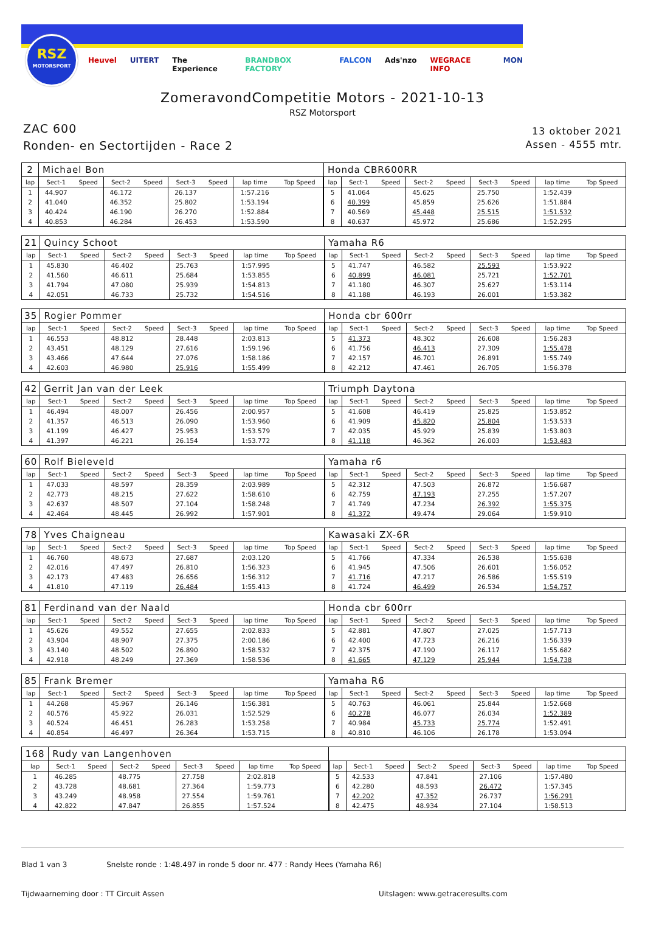RSZ
MOTORSPORT
Heuvel UITERT The Experience BRANDBOX FACTORY FALCON Ads'nzo WEGRACE INFO MON
ZomeravondCompetitie Motors - 2021-10-13
RSZ Motorsport
ZAC 600
Ronden- en Sectortijden - Race 2
13 oktober 2021
Assen - 4555 mtr.
| 2 | Michael Bon | | | | | | | | Honda CBR600RR | | | | | | | | |
| lap | Sect-1 | Speed | Sect-2 | Speed | Sect-3 | Speed | lap time | Top Speed | lap | Sect-1 | Speed | Sect-2 | Speed | Sect-3 | Speed | lap time | Top Speed |
| 1 | 44.907 | | 46.172 | | 26.137 | | 1:57.216 | | 5 | 41.064 | | 45.625 | | 25.750 | | 1:52.439 | |
| 2 | 41.040 | | 46.352 | | 25.802 | | 1:53.194 | | 6 | 40.399 | | 45.859 | | 25.626 | | 1:51.884 | |
| 3 | 40.424 | | 46.190 | | 26.270 | | 1:52.884 | | 7 | 40.569 | | 45.448 | | 25.515 | | 1:51.532 | |
| 4 | 40.853 | | 46.284 | | 26.453 | | 1:53.590 | | 8 | 40.637 | | 45.972 | | 25.686 | | 1:52.295 | |
| 21 | Quincy Schoot | | | | | | | | Yamaha R6 | | | | | | | | |
| lap | Sect-1 | Speed | Sect-2 | Speed | Sect-3 | Speed | lap time | Top Speed | lap | Sect-1 | Speed | Sect-2 | Speed | Sect-3 | Speed | lap time | Top Speed |
| 1 | 45.830 | | 46.402 | | 25.763 | | 1:57.995 | | 5 | 41.747 | | 46.582 | | 25.593 | | 1:53.922 | |
| 2 | 41.560 | | 46.611 | | 25.684 | | 1:53.855 | | 6 | 40.899 | | 46.081 | | 25.721 | | 1:52.701 | |
| 3 | 41.794 | | 47.080 | | 25.939 | | 1:54.813 | | 7 | 41.180 | | 46.307 | | 25.627 | | 1:53.114 | |
| 4 | 42.051 | | 46.733 | | 25.732 | | 1:54.516 | | 8 | 41.188 | | 46.193 | | 26.001 | | 1:53.382 | |
| 35 | Rogier Pommer | | | | | | | | Honda cbr 600rr | | | | | | | | |
| lap | Sect-1 | Speed | Sect-2 | Speed | Sect-3 | Speed | lap time | Top Speed | lap | Sect-1 | Speed | Sect-2 | Speed | Sect-3 | Speed | lap time | Top Speed |
| 1 | 46.553 | | 48.812 | | 28.448 | | 2:03.813 | | 5 | 41.373 | | 48.302 | | 26.608 | | 1:56.283 | |
| 2 | 43.451 | | 48.129 | | 27.616 | | 1:59.196 | | 6 | 41.756 | | 46.413 | | 27.309 | | 1:55.478 | |
| 3 | 43.466 | | 47.644 | | 27.076 | | 1:58.186 | | 7 | 42.157 | | 46.701 | | 26.891 | | 1:55.749 | |
| 4 | 42.603 | | 46.980 | | 25.916 | | 1:55.499 | | 8 | 42.212 | | 47.461 | | 26.705 | | 1:56.378 | |
| 42 | Gerrit Jan van der Leek | | | | | | | | Triumph Daytona | | | | | | | | |
| lap | Sect-1 | Speed | Sect-2 | Speed | Sect-3 | Speed | lap time | Top Speed | lap | Sect-1 | Speed | Sect-2 | Speed | Sect-3 | Speed | lap time | Top Speed |
| 1 | 46.494 | | 48.007 | | 26.456 | | 2:00.957 | | 5 | 41.608 | | 46.419 | | 25.825 | | 1:53.852 | |
| 2 | 41.357 | | 46.513 | | 26.090 | | 1:53.960 | | 6 | 41.909 | | 45.820 | | 25.804 | | 1:53.533 | |
| 3 | 41.199 | | 46.427 | | 25.953 | | 1:53.579 | | 7 | 42.035 | | 45.929 | | 25.839 | | 1:53.803 | |
| 4 | 41.397 | | 46.221 | | 26.154 | | 1:53.772 | | 8 | 41.118 | | 46.362 | | 26.003 | | 1:53.483 | |
| 60 | Rolf Bieleveld | | | | | | | | Yamaha r6 | | | | | | | | |
| lap | Sect-1 | Speed | Sect-2 | Speed | Sect-3 | Speed | lap time | Top Speed | lap | Sect-1 | Speed | Sect-2 | Speed | Sect-3 | Speed | lap time | Top Speed |
| 1 | 47.033 | | 48.597 | | 28.359 | | 2:03.989 | | 5 | 42.312 | | 47.503 | | 26.872 | | 1:56.687 | |
| 2 | 42.773 | | 48.215 | | 27.622 | | 1:58.610 | | 6 | 42.759 | | 47.193 | | 27.255 | | 1:57.207 | |
| 3 | 42.637 | | 48.507 | | 27.104 | | 1:58.248 | | 7 | 41.749 | | 47.234 | | 26.392 | | 1:55.375 | |
| 4 | 42.464 | | 48.445 | | 26.992 | | 1:57.901 | | 8 | 41.372 | | 49.474 | | 29.064 | | 1:59.910 | |
| 78 | Yves Chaigneau | | | | | | | | Kawasaki ZX-6R | | | | | | | | |
| lap | Sect-1 | Speed | Sect-2 | Speed | Sect-3 | Speed | lap time | Top Speed | lap | Sect-1 | Speed | Sect-2 | Speed | Sect-3 | Speed | lap time | Top Speed |
| 1 | 46.760 | | 48.673 | | 27.687 | | 2:03.120 | | 5 | 41.766 | | 47.334 | | 26.538 | | 1:55.638 | |
| 2 | 42.016 | | 47.497 | | 26.810 | | 1:56.323 | | 6 | 41.945 | | 47.506 | | 26.601 | | 1:56.052 | |
| 3 | 42.173 | | 47.483 | | 26.656 | | 1:56.312 | | 7 | 41.716 | | 47.217 | | 26.586 | | 1:55.519 | |
| 4 | 41.810 | | 47.119 | | 26.484 | | 1:55.413 | | 8 | 41.724 | | 46.499 | | 26.534 | | 1:54.757 | |
| 81 | Ferdinand van der Naald | | | | | | | | Honda cbr 600rr | | | | | | | | |
| lap | Sect-1 | Speed | Sect-2 | Speed | Sect-3 | Speed | lap time | Top Speed | lap | Sect-1 | Speed | Sect-2 | Speed | Sect-3 | Speed | lap time | Top Speed |
| 1 | 45.626 | | 49.552 | | 27.655 | | 2:02.833 | | 5 | 42.881 | | 47.807 | | 27.025 | | 1:57.713 | |
| 2 | 43.904 | | 48.907 | | 27.375 | | 2:00.186 | | 6 | 42.400 | | 47.723 | | 26.216 | | 1:56.339 | |
| 3 | 43.140 | | 48.502 | | 26.890 | | 1:58.532 | | 7 | 42.375 | | 47.190 | | 26.117 | | 1:55.682 | |
| 4 | 42.918 | | 48.249 | | 27.369 | | 1:58.536 | | 8 | 41.665 | | 47.129 | | 25.944 | | 1:54.738 | |
| 85 | Frank Bremer | | | | | | | | Yamaha R6 | | | | | | | | |
| lap | Sect-1 | Speed | Sect-2 | Speed | Sect-3 | Speed | lap time | Top Speed | lap | Sect-1 | Speed | Sect-2 | Speed | Sect-3 | Speed | lap time | Top Speed |
| 1 | 44.268 | | 45.967 | | 26.146 | | 1:56.381 | | 5 | 40.763 | | 46.061 | | 25.844 | | 1:52.668 | |
| 2 | 40.576 | | 45.922 | | 26.031 | | 1:52.529 | | 6 | 40.278 | | 46.077 | | 26.034 | | 1:52.389 | |
| 3 | 40.524 | | 46.451 | | 26.283 | | 1:53.258 | | 7 | 40.984 | | 45.733 | | 25.774 | | 1:52.491 | |
| 4 | 40.854 | | 46.497 | | 26.364 | | 1:53.715 | | 8 | 40.810 | | 46.106 | | 26.178 | | 1:53.094 | |
| 168 | Rudy van Langenhoven | | | | | | | | | | | | | | | | |
| lap | Sect-1 | Speed | Sect-2 | Speed | Sect-3 | Speed | lap time | Top Speed | lap | Sect-1 | Speed | Sect-2 | Speed | Sect-3 | Speed | lap time | Top Speed |
| 1 | 46.285 | | 48.775 | | 27.758 | | 2:02.818 | | 5 | 42.533 | | 47.841 | | 27.106 | | 1:57.480 | |
| 2 | 43.728 | | 48.681 | | 27.364 | | 1:59.773 | | 6 | 42.280 | | 48.593 | | 26.472 | | 1:57.345 | |
| 3 | 43.249 | | 48.958 | | 27.554 | | 1:59.761 | | 7 | 42.202 | | 47.352 | | 26.737 | | 1:56.291 | |
| 4 | 42.822 | | 47.847 | | 26.855 | | 1:57.524 | | 8 | 42.475 | | 48.934 | | 27.104 | | 1:58.513 | |
Blad 1 van 3 Snelste ronde : 1:48.497 in ronde 5 door nr. 477 : Randy Hees (Yamaha R6)
Tijdwaarneming door : TT Circuit Assen Uitslagen: www.getraceresults.com